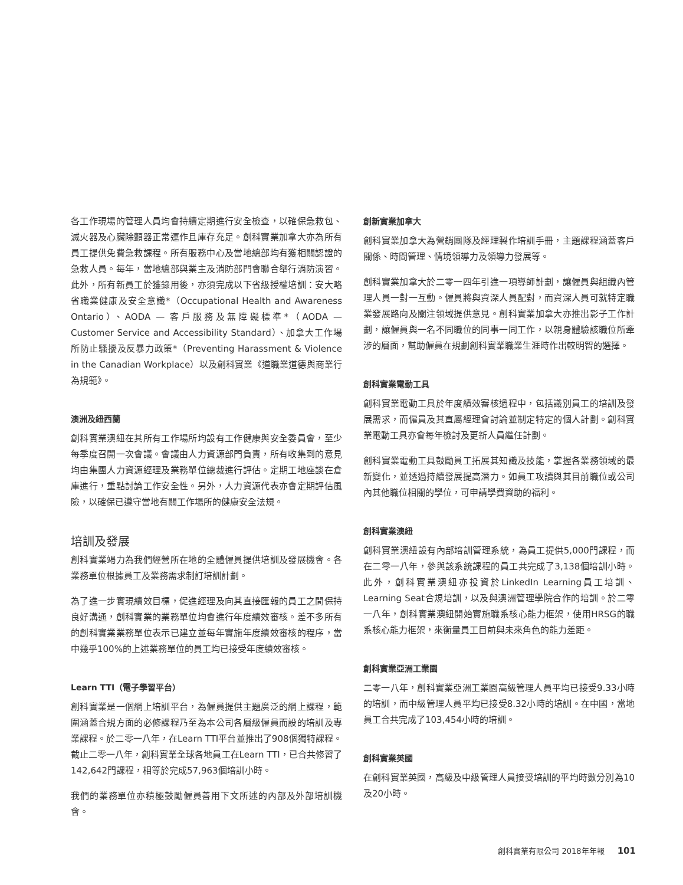各工作現場的管理人員均會持續定期進行安全檢查，以確保急救包、滅火器及心臟除顫器正常運作且庫存充足。創科實業加拿大亦為所有員工提供免費急救課程。所有服務中心及當地總部均有獲相關認證的急救人員。每年，當地總部與業主及消防部門會聯合舉行消防演習。此外，所有新員工於獲錄用後，亦須完成以下省級授權培訓：安大略省職業健康及安全意識*（Occupational Health and Awareness Ontario）、AODA — 客戶服務及無障礙標準*（AODA — Customer Service and Accessibility Standard）、加拿大工作場所防止騷擾及反暴力政策*（Preventing Harassment & Violence in the Canadian Workplace）以及創科實業《道職業道德與商業行為規範》。
澳洲及紐西蘭
創科實業澳紐在其所有工作場所均設有工作健康與安全委員會，至少每季度召開一次會議。會議由人力資源部門負責，所有收集到的意見均由集團人力資源經理及業務單位總裁進行評估。定期工地座談在倉庫進行，重點討論工作安全性。另外，人力資源代表亦會定期評估風險，以確保已遵守當地有關工作場所的健康安全法規。
培訓及發展
創科實業竭力為我們經營所在地的全體僱員提供培訓及發展機會。各業務單位根據員工及業務需求制訂培訓計劃。
為了進一步實現績效目標，促進經理及向其直接匯報的員工之間保持良好溝通，創科實業的業務單位均會進行年度績效審核。差不多所有的創科實業業務單位表示已建立並每年實施年度績效審核的程序，當中幾乎100%的上述業務單位的員工均已接受年度績效審核。
Learn TTI（電子學習平台）
創科實業是一個網上培訓平台，為僱員提供主題廣泛的網上課程，範圍涵蓋合規方面的必修課程乃至為本公司各層級僱員而設的培訓及專業課程。於二零一八年，在Learn TTI平台並推出了908個獨特課程。截止二零一八年，創科實業全球各地員工在Learn TTI，已合共修習了142,642門課程，相等於完成57,963個培訓小時。
我們的業務單位亦積極鼓勵僱員善用下文所述的內部及外部培訓機會。
創新實業加拿大
創科實業加拿大為營銷團隊及經理製作培訓手冊，主題課程涵蓋客戶關係、時間管理、情境領導力及領導力發展等。
創科實業加拿大於二零一四年引進一項導師計劃，讓僱員與組織內管理人員一對一互動。僱員將與資深人員配對，而資深人員可就特定職業發展路向及關注領域提供意見。創科實業加拿大亦推出影子工作計劃，讓僱員與一名不同職位的同事一同工作，以親身體驗該職位所牽涉的層面，幫助僱員在規劃創科實業職業生涯時作出較明智的選擇。
創科實業電動工具
創科實業電動工具於年度績效審核過程中，包括識別員工的培訓及發展需求，而僱員及其直屬經理會討論並制定特定的個人計劃。創科實業電動工具亦會每年檢討及更新人員繼任計劃。
創科實業電動工具鼓勵員工拓展其知識及技能，掌握各業務領域的最新變化，並透過持續發展提高潛力。如員工攻讀與其目前職位或公司內其他職位相關的學位，可申請學費資助的福利。
創科實業澳紐
創科實業澳紐設有內部培訓管理系統，為員工提供5,000門課程，而在二零一八年，參與該系統課程的員工共完成了3,138個培訓小時。此外，創科實業澳紐亦投資於LinkedIn Learning員工培訓、Learning Seat合規培訓，以及與澳洲管理學院合作的培訓。於二零一八年，創科實業澳紐開始實施職系核心能力框架，使用HRSG的職系核心能力框架，來衡量員工目前與未來角色的能力差距。
創科實業亞洲工業園
二零一八年，創科實業亞洲工業園高級管理人員平均已接受9.33小時的培訓，而中級管理人員平均已接受8.32小時的培訓。在中國，當地員工合共完成了103,454小時的培訓。
創科實業英國
在創科實業英國，高級及中級管理人員接受培訓的平均時數分別為10及20小時。
創科實業有限公司 2018年年報 101